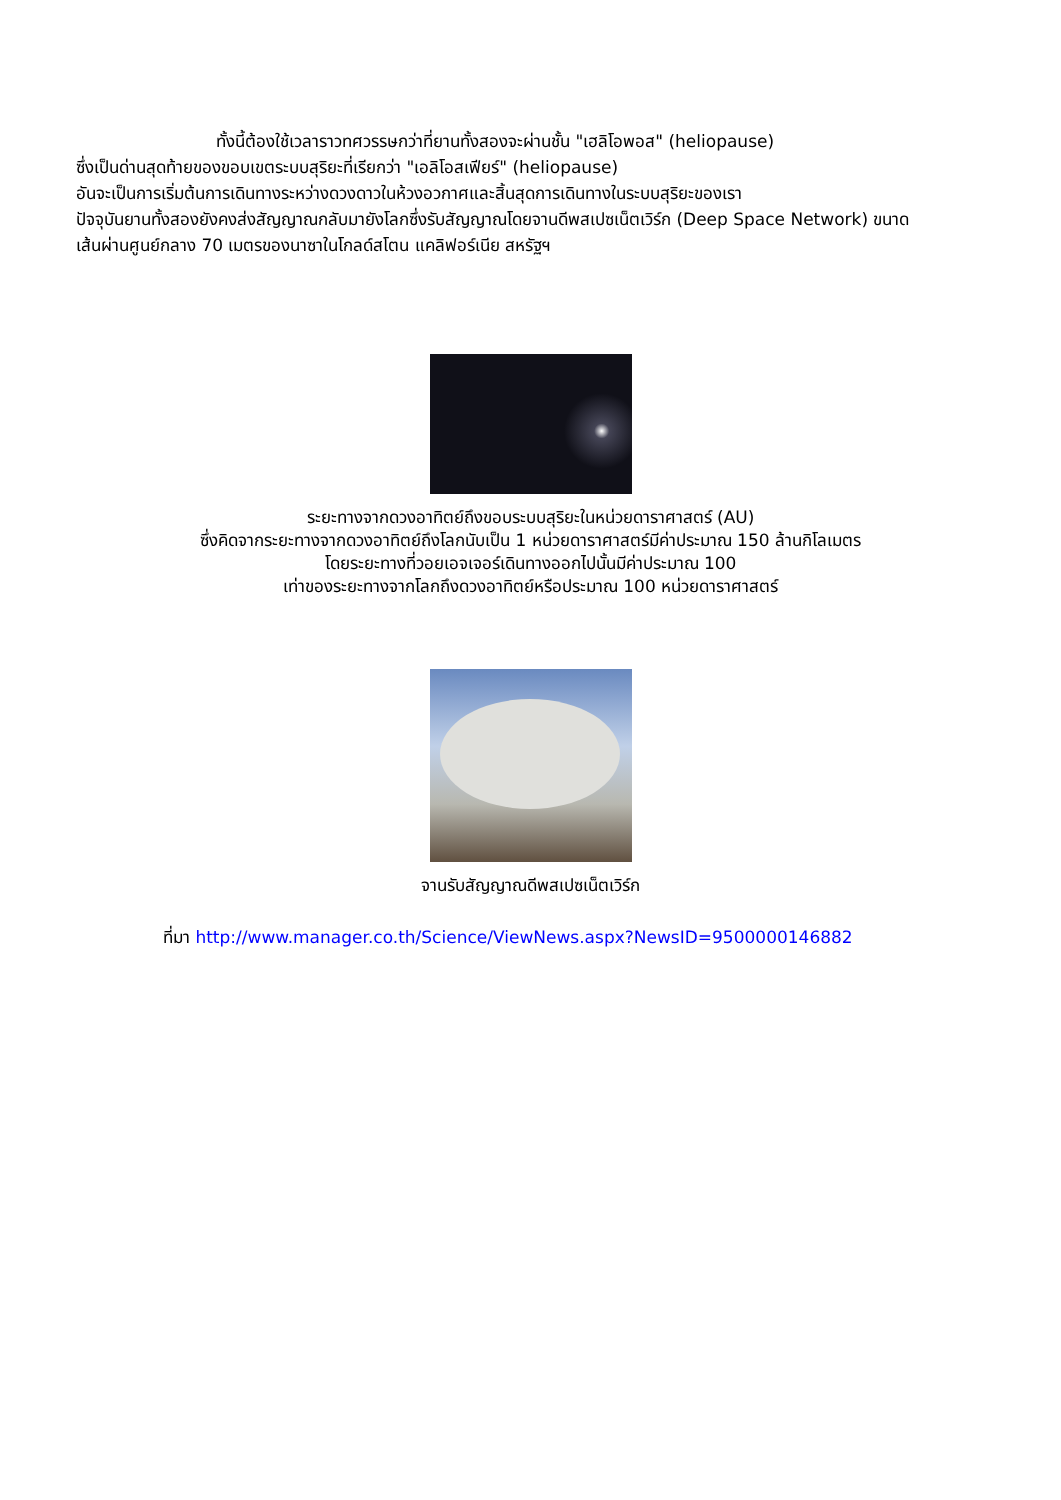ทั้งนี้ต้องใช้เวลาราวทศวรรษกว่าที่ยานทั้งสองจะผ่านชั้น "เฮลิโอพอส" (heliopause)
ซึ่งเป็นด่านสุดท้ายของขอบเขตระบบสุริยะที่เรียกว่า "เอลิโอสเฟียร์" (heliopause)
อันจะเป็นการเริ่มต้นการเดินทางระหว่างดวงดาวในห้วงอวกาศและสิ้นสุดการเดินทางในระบบสุริยะของเรา
ปัจจุบันยานทั้งสองยังคงส่งสัญญาณกลับมายังโลกซึ่งรับสัญญาณโดยจานดีพสเปซเน็ตเวิร์ก (Deep Space Network) ขนาดเส้นผ่านศูนย์กลาง 70 เมตรของนาซาในโกลด์สโตน แคลิฟอร์เนีย สหรัฐฯ
ระยะทางจากดวงอาทิตย์ถึงขอบระบบสุริยะในหน่วยดาราศาสตร์ (AU)
ซึ่งคิดจากระยะทางจากดวงอาทิตย์ถึงโลกนับเป็น 1 หน่วยดาราศาสตร์มีค่าประมาณ 150 ล้านกิโลเมตร
โดยระยะทางที่วอยเอจเจอร์เดินทางออกไปนั้นมีค่าประมาณ 100
เท่าของระยะทางจากโลกถึงดวงอาทิตย์หรือประมาณ 100 หน่วยดาราศาสตร์
จานรับสัญญาณดีพสเปซเน็ตเวิร์ก
ที่มา http://www.manager.co.th/Science/ViewNews.aspx?NewsID=9500000146882